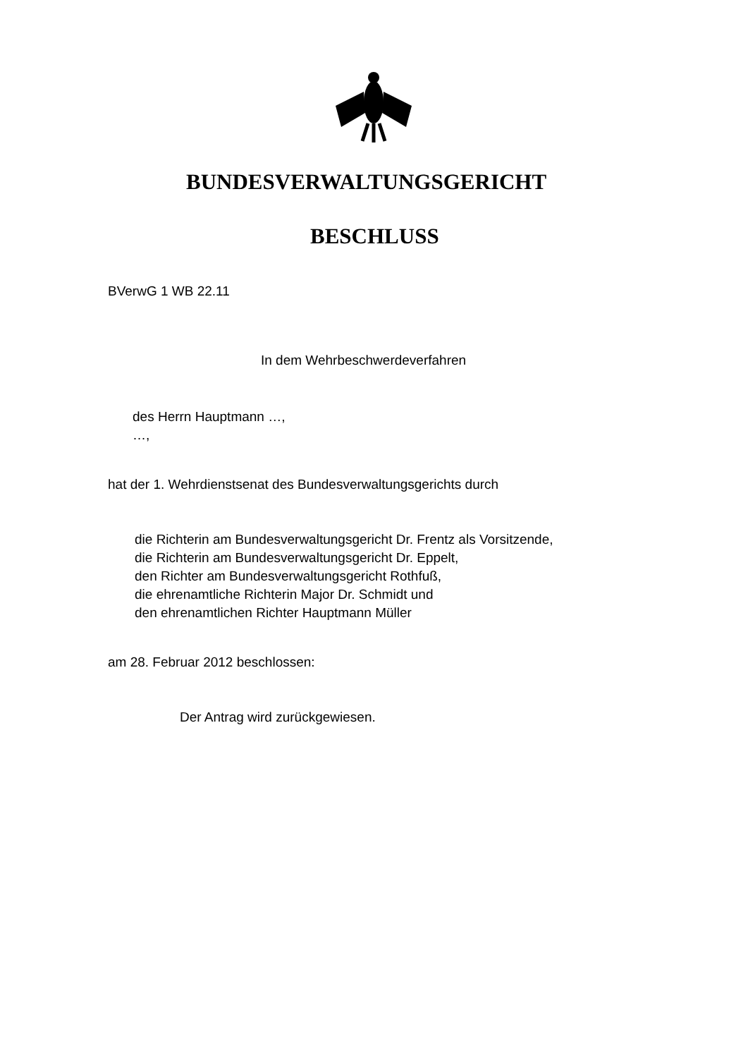BUNDESVERWALTUNGSGERICHT
BESCHLUSS
BVerwG 1 WB 22.11
In dem Wehrbeschwerdeverfahren
des Herrn Hauptmann …,
…,
hat der 1. Wehrdienstsenat des Bundesverwaltungsgerichts durch
die Richterin am Bundesverwaltungsgericht Dr. Frentz als Vorsitzende,
die Richterin am Bundesverwaltungsgericht Dr. Eppelt,
den Richter am Bundesverwaltungsgericht Rothfuß,
die ehrenamtliche Richterin Major Dr. Schmidt und
den ehrenamtlichen Richter Hauptmann Müller
am 28. Februar 2012 beschlossen:
Der Antrag wird zurückgewiesen.